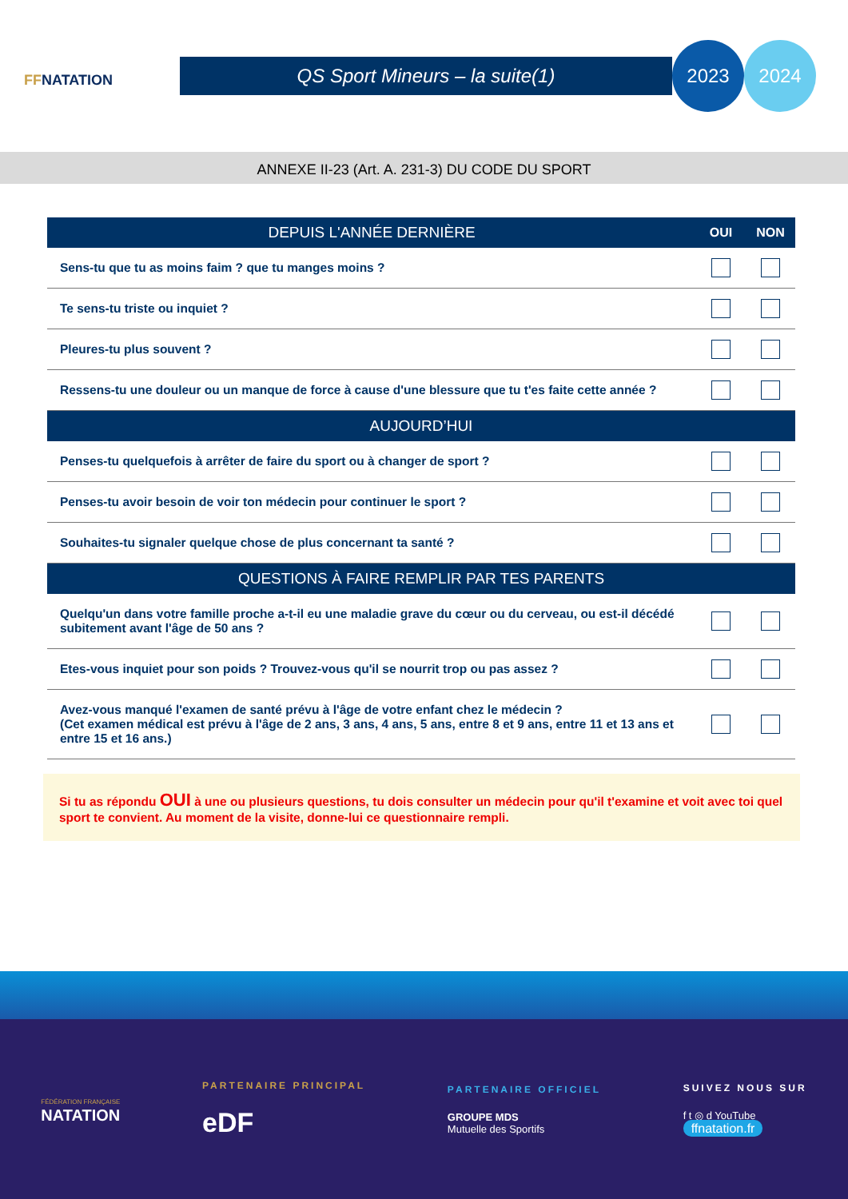FFNATATION
QS Sport Mineurs – la suite(1)
2023 2024
ANNEXE II-23 (Art. A. 231-3) DU CODE DU SPORT
| DEPUIS L'ANNÉE DERNIÈRE | OUI | NON |
| --- | --- | --- |
| Sens-tu que tu as moins faim ? que tu manges moins ? | | |
| Te sens-tu triste ou inquiet ? | | |
| Pleures-tu plus souvent ? | | |
| Ressens-tu une douleur ou un manque de force à cause d'une blessure que tu t'es faite cette année ? | | |
| AUJOURD’HUI | | |
| Penses-tu quelquefois à arrêter de faire du sport ou à changer de sport ? | | |
| Penses-tu avoir besoin de voir ton médecin pour continuer le sport ? | | |
| Souhaites-tu signaler quelque chose de plus concernant ta santé ? | | |
| QUESTIONS À FAIRE REMPLIR PAR TES PARENTS | | |
| Quelqu'un dans votre famille proche a-t-il eu une maladie grave du cœur ou du cerveau, ou est-il décédé subitement avant l'âge de 50 ans ? | | |
| Etes-vous inquiet pour son poids ? Trouvez-vous qu'il se nourrit trop ou pas assez ? | | |
| Avez-vous manqué l'examen de santé prévu à l'âge de votre enfant chez le médecin ? (Cet examen médical est prévu à l'âge de 2 ans, 3 ans, 4 ans, 5 ans, entre 8 et 9 ans, entre 11 et 13 ans et entre 15 et 16 ans.) | | |
Si tu as répondu OUI à une ou plusieurs questions, tu dois consulter un médecin pour qu'il t'examine et voit avec toi quel sport te convient. Au moment de la visite, donne-lui ce questionnaire rempli.
FÉDÉRATION FRANÇAISE
NATATION
PARTENAIRE PRINCIPAL
eDF
PARTENAIRE OFFICIEL
GROUPE MDS
Mutuelle des Sportifs
SUIVEZ NOUS SUR
f t ◎ d YouTube
ffnatation.fr